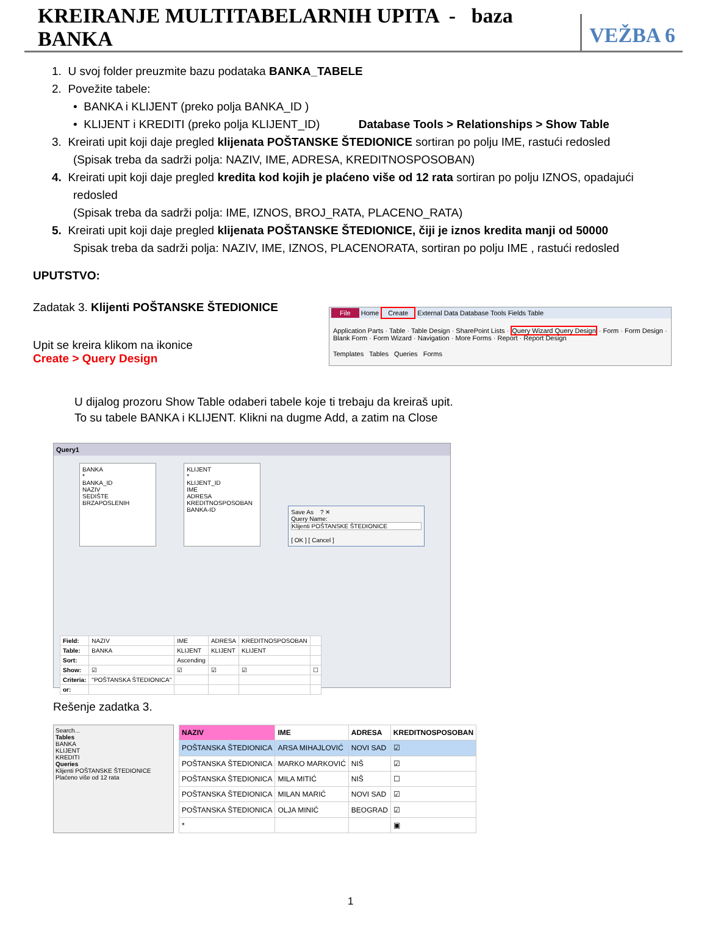KREIRANJE MULTITABELARNIH UPITA - baza BANKA
VEŽBA 6
1. U svoj folder preuzmite bazu podataka BANKA_TABELE
2. Povežite tabele:
• BANKA i KLIJENT (preko polja BANKA_ID )
• KLIJENT i KREDITI (preko polja KLIJENT_ID) Database Tools > Relationships > Show Table
3. Kreirati upit koji daje pregled klijenata POŠTANSKE ŠTEDIONICE sortiran po polju IME, rastući redosled
(Spisak treba da sadrži polja: NAZIV, IME, ADRESA, KREDITNOSPOSOBAN)
4. Kreirati upit koji daje pregled kredita kod kojih je plaćeno više od 12 rata sortiran po polju IZNOS, opadajući
redosled
(Spisak treba da sadrži polja: IME, IZNOS, BROJ_RATA, PLACENO_RATA)
5. Kreirati upit koji daje pregled klijenata POŠTANSKE ŠTEDIONICE, čiji je iznos kredita manji od 50000
Spisak treba da sadrži polja: NAZIV, IME, IZNOS, PLACENORATA, sortiran po polju IME , rastući redosled
UPUTSTVO:
Zadatak 3. Klijenti POŠTANSKE ŠTEDIONICE
Upit se kreira klikom na ikonice
Create > Query Design
File Home Create External Data Database Tools Fields Table
Application Parts · Table · Table Design · SharePoint Lists · Query Wizard Query Design · Form · Form Design · Blank Form · Form Wizard · Navigation · More Forms · Report · Report Design
Templates Tables Queries Forms
U dijalog prozoru Show Table odaberi tabele koje ti trebaju da kreiraš upit.
To su tabele BANKA i KLIJENT. Klikni na dugme Add, a zatim na Close
Query1
BANKA
*
BANKA_ID
NAZIV
SEDIŠTE
BRZAPOSLENIH
KLIJENT
*
KLIJENT_ID
IME
ADRESA
KREDITNOSPOSOBAN
BANKA-ID
Save As ? ✕
Query Name:
Klijenti POŠTANSKE ŠTEDIONICE
[ OK ] [ Cancel ]
| Field: | NAZIV | IME | ADRESA | KREDITNOSPOSOBAN | |
| Table: | BANKA | KLIJENT | KLIJENT | KLIJENT | |
| Sort: | | Ascending | | | |
| Show: | ☑ | ☑ | ☑ | ☑ | ☐ |
| Criteria: | "POŠTANSKA ŠTEDIONICA" | | | | |
| or: | | | | | |
Rešenje zadatka 3.
Search...
Tables
BANKA
KLIJENT
KREDITI
Queries
Klijenti POŠTANSKE ŠTEDIONICE
Plaćeno više od 12 rata
| NAZIV | IME | ADRESA | KREDITNOSPOSOBAN |
| --- | --- | --- | --- |
| POŠTANSKA ŠTEDIONICA | ARSA MIHAJLOVIĆ | NOVI SAD | ☑ |
| POŠTANSKA ŠTEDIONICA | MARKO MARKOVIĆ | NIŠ | ☑ |
| POŠTANSKA ŠTEDIONICA | MILA MITIĆ | NIŠ | ☐ |
| POŠTANSKA ŠTEDIONICA | MILAN MARIĆ | NOVI SAD | ☑ |
| POŠTANSKA ŠTEDIONICA | OLJA MINIĆ | BEOGRAD | ☑ |
| * | | | ▣ |
1